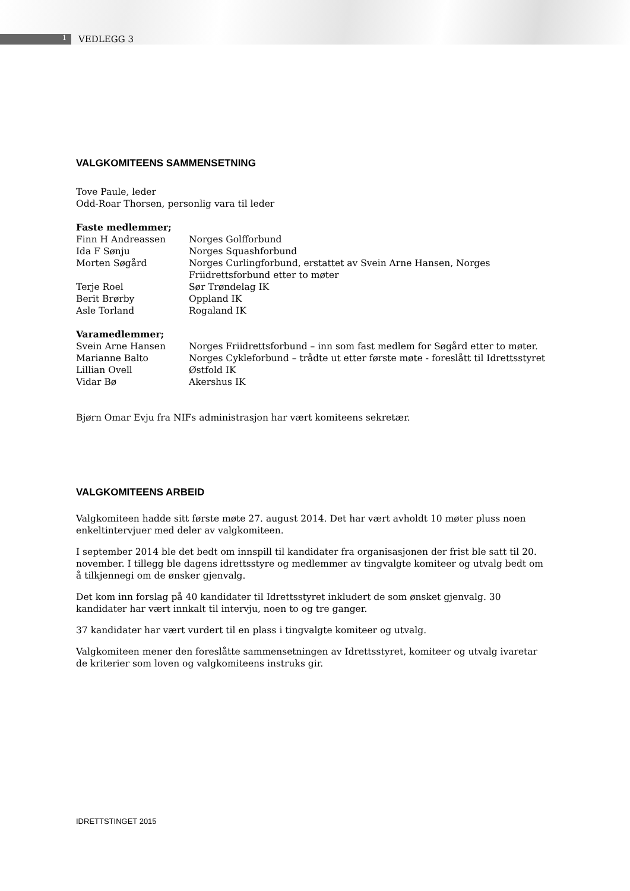1
VEDLEGG 3
VALGKOMITEENS SAMMENSETNING
Tove Paule, leder
Odd-Roar Thorsen, personlig vara til leder
| Faste medlemmer; | |
| Finn H Andreassen | Norges Golfforbund |
| Ida F Sønju | Norges Squashforbund |
| Morten Søgård | Norges Curlingforbund, erstattet av Svein Arne Hansen, Norges Friidrettsforbund etter to møter |
| Terje Roel | Sør Trøndelag IK |
| Berit Brørby | Oppland IK |
| Asle Torland | Rogaland IK |
| Varamedlemmer; | |
| Svein Arne Hansen | Norges Friidrettsforbund – inn som fast medlem for Søgård etter to møter. |
| Marianne Balto | Norges Cykleforbund – trådte ut etter første møte - foreslått til Idrettsstyret |
| Lillian Ovell | Østfold IK |
| Vidar Bø | Akershus IK |
Bjørn Omar Evju fra NIFs administrasjon har vært komiteens sekretær.
VALGKOMITEENS ARBEID
Valgkomiteen hadde sitt første møte 27. august 2014. Det har vært avholdt 10 møter pluss noen enkeltintervjuer med deler av valgkomiteen.
I september 2014 ble det bedt om innspill til kandidater fra organisasjonen der frist ble satt til 20. november. I tillegg ble dagens idrettsstyre og medlemmer av tingvalgte komiteer og utvalg bedt om å tilkjennegi om de ønsker gjenvalg.
Det kom inn forslag på 40 kandidater til Idrettsstyret inkludert de som ønsket gjenvalg. 30 kandidater har vært innkalt til intervju, noen to og tre ganger.
37 kandidater har vært vurdert til en plass i tingvalgte komiteer og utvalg.
Valgkomiteen mener den foreslåtte sammensetningen av Idrettsstyret, komiteer og utvalg ivaretar de kriterier som loven og valgkomiteens instruks gir.
IDRETTSTINGET 2015